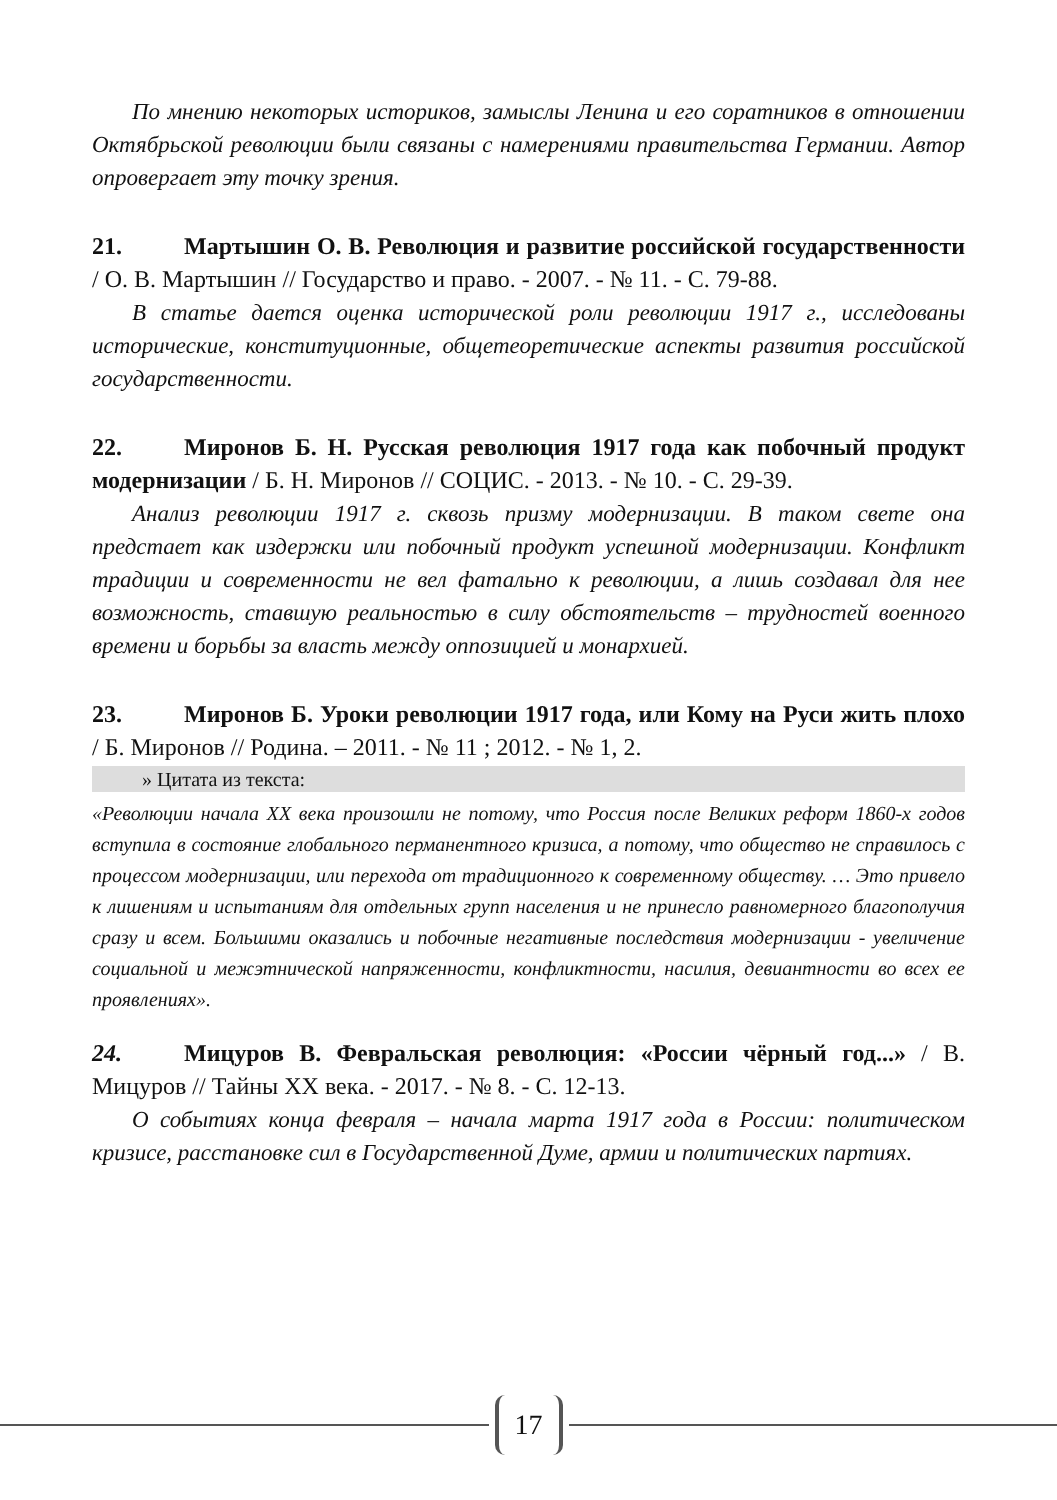По мнению некоторых историков, замыслы Ленина и его соратников в отношении Октябрьской революции были связаны с намерениями правительства Германии. Автор опровергает эту точку зрения.
21. Мартышин О. В. Революция и развитие российской государственности / О. В. Мартышин // Государство и право. - 2007. - № 11. - С. 79-88.
В статье дается оценка исторической роли революции 1917 г., исследованы исторические, конституционные, общетеоретические аспекты развития российской государственности.
22. Миронов Б. Н. Русская революция 1917 года как побочный продукт модернизации / Б. Н. Миронов // СОЦИС. - 2013. - № 10. - С. 29-39.
Анализ революции 1917 г. сквозь призму модернизации. В таком свете она предстает как издержки или побочный продукт успешной модернизации. Конфликт традиции и современности не вел фатально к революции, а лишь создавал для нее возможность, ставшую реальностью в силу обстоятельств – трудностей военного времени и борьбы за власть между оппозицией и монархией.
23. Миронов Б. Уроки революции 1917 года, или Кому на Руси жить плохо / Б. Миронов // Родина. – 2011. - № 11 ; 2012. - № 1, 2.
» Цитата из текста:
«Революции начала XX века произошли не потому, что Россия после Великих реформ 1860-х годов вступила в состояние глобального перманентного кризиса, а потому, что общество не справилось с процессом модернизации, или перехода от традиционного к современному обществу. … Это привело к лишениям и испытаниям для отдельных групп населения и не принесло равномерного благополучия сразу и всем. Большими оказались и побочные негативные последствия модернизации - увеличение социальной и межэтнической напряженности, конфликтности, насилия, девиантности во всех ее проявлениях».
24. Мицуров В. Февральская революция: «России чёрный год...» / В. Мицуров // Тайны XX века. - 2017. - № 8. - С. 12-13.
О событиях конца февраля – начала марта 1917 года в России: политическом кризисе, расстановке сил в Государственной Думе, армии и политических партиях.
17